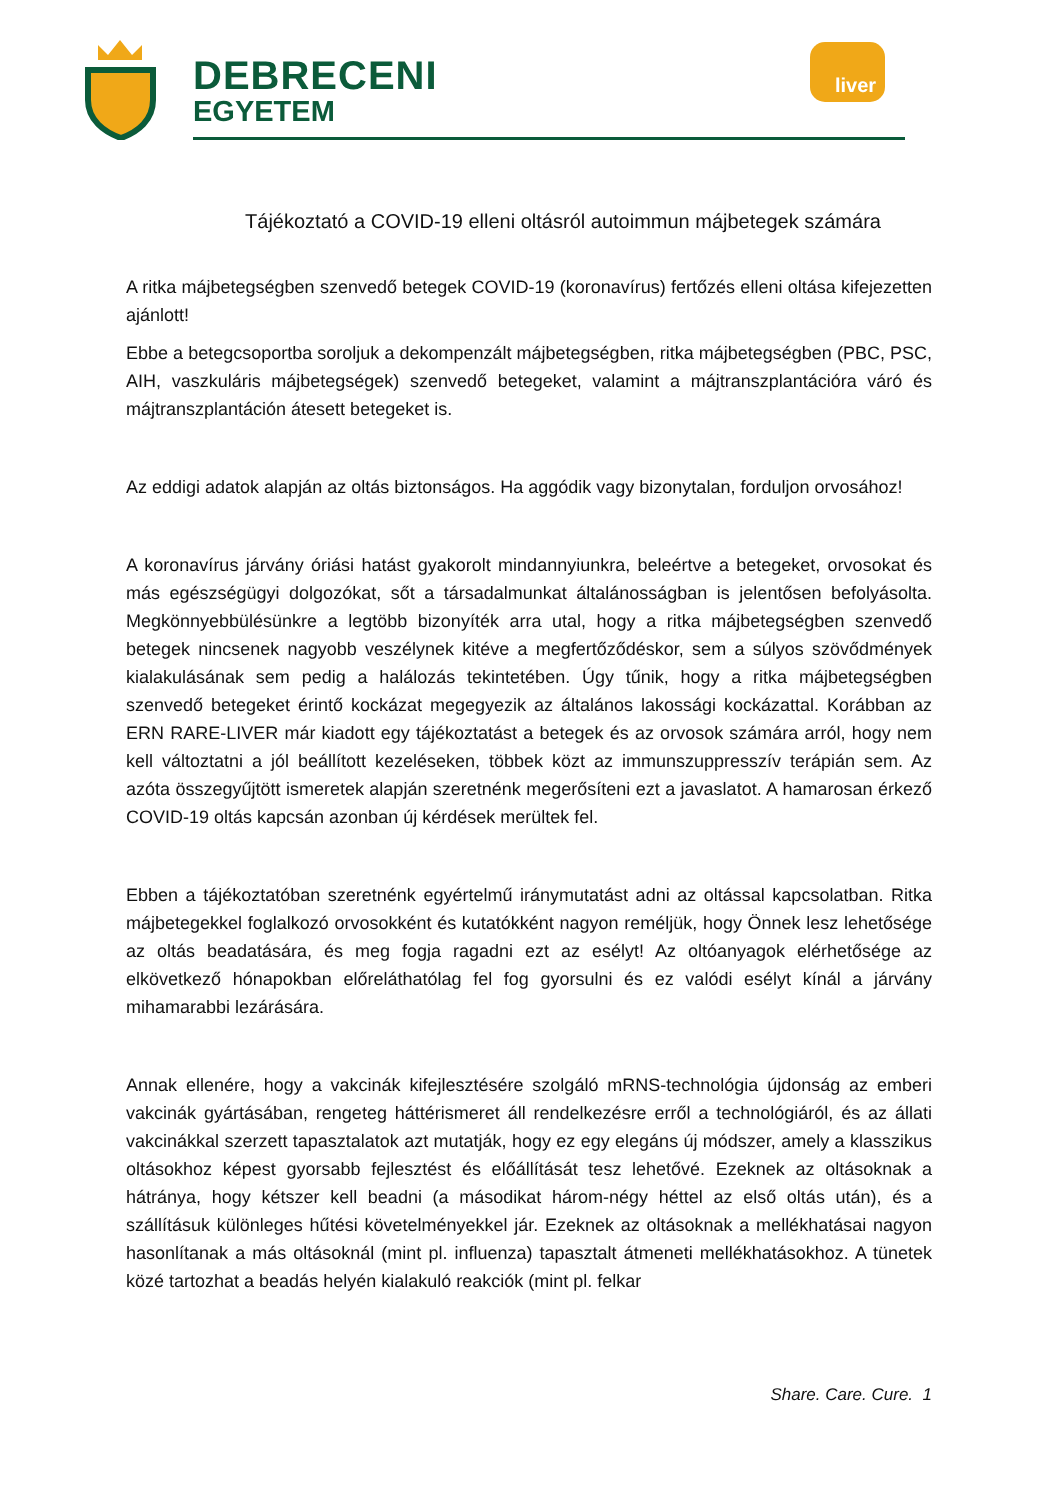DEBRECENI
EGYETEM
liver
Tájékoztató a COVID-19 elleni oltásról autoimmun májbetegek számára
A ritka májbetegségben szenvedő betegek COVID-19 (koronavírus) fertőzés elleni oltása kifejezetten ajánlott!
Ebbe a betegcsoportba soroljuk a dekompenzált májbetegségben, ritka májbetegségben (PBC, PSC, AIH, vaszkuláris májbetegségek) szenvedő betegeket, valamint a májtranszplantációra váró és májtranszplantáción átesett betegeket is.
Az eddigi adatok alapján az oltás biztonságos. Ha aggódik vagy bizonytalan, forduljon orvosához!
A koronavírus járvány óriási hatást gyakorolt mindannyiunkra, beleértve a betegeket, orvosokat és más egészségügyi dolgozókat, sőt a társadalmunkat általánosságban is jelentősen befolyásolta. Megkönnyebbülésünkre a legtöbb bizonyíték arra utal, hogy a ritka májbetegségben szenvedő betegek nincsenek nagyobb veszélynek kitéve a megfertőződéskor, sem a súlyos szövődmények kialakulásának sem pedig a halálozás tekintetében. Úgy tűnik, hogy a ritka májbetegségben szenvedő betegeket érintő kockázat megegyezik az általános lakossági kockázattal. Korábban az ERN RARE-LIVER már kiadott egy tájékoztatást a betegek és az orvosok számára arról, hogy nem kell változtatni a jól beállított kezeléseken, többek közt az immunszuppresszív terápián sem. Az azóta összegyűjtött ismeretek alapján szeretnénk megerősíteni ezt a javaslatot. A hamarosan érkező COVID-19 oltás kapcsán azonban új kérdések merültek fel.
Ebben a tájékoztatóban szeretnénk egyértelmű iránymutatást adni az oltással kapcsolatban. Ritka májbetegekkel foglalkozó orvosokként és kutatókként nagyon reméljük, hogy Önnek lesz lehetősége az oltás beadatására, és meg fogja ragadni ezt az esélyt! Az oltóanyagok elérhetősége az elkövetkező hónapokban előreláthatólag fel fog gyorsulni és ez valódi esélyt kínál a járvány mihamarabbi lezárására.
Annak ellenére, hogy a vakcinák kifejlesztésére szolgáló mRNS-technológia újdonság az emberi vakcinák gyártásában, rengeteg háttérismeret áll rendelkezésre erről a technológiáról, és az állati vakcinákkal szerzett tapasztalatok azt mutatják, hogy ez egy elegáns új módszer, amely a klasszikus oltásokhoz képest gyorsabb fejlesztést és előállítását tesz lehetővé. Ezeknek az oltásoknak a hátránya, hogy kétszer kell beadni (a másodikat három-négy héttel az első oltás után), és a szállításuk különleges hűtési követelményekkel jár. Ezeknek az oltásoknak a mellékhatásai nagyon hasonlítanak a más oltásoknál (mint pl. influenza) tapasztalt átmeneti mellékhatásokhoz. A tünetek közé tartozhat a beadás helyén kialakuló reakciók (mint pl. felkar
Share. Care. Cure. 1